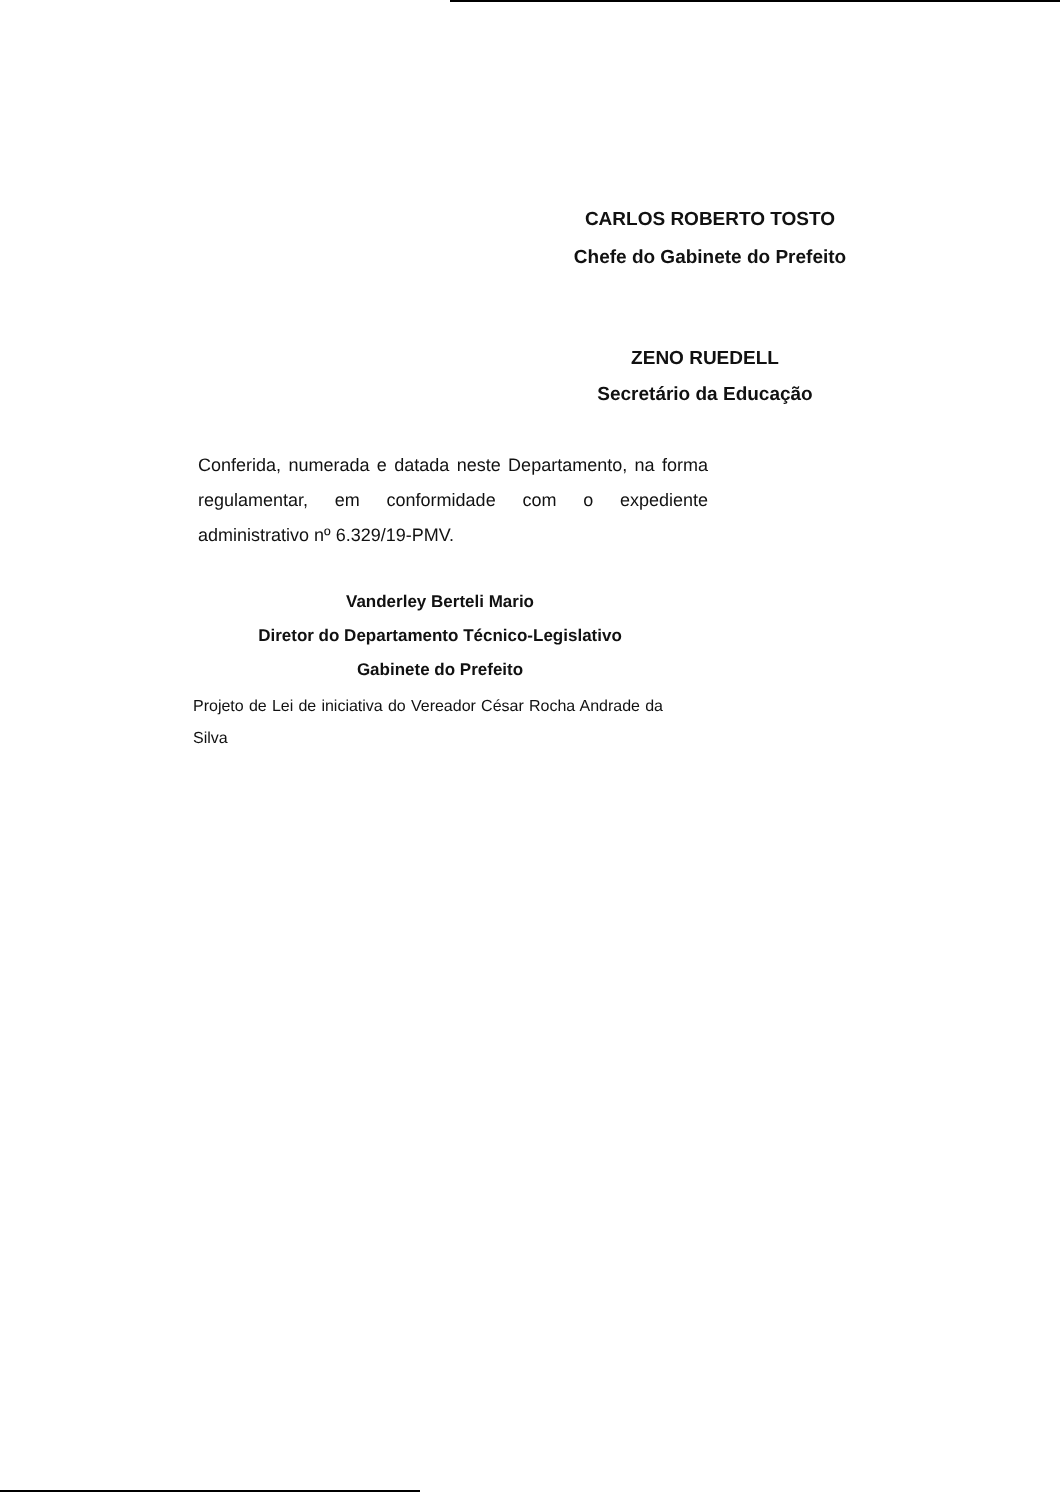CARLOS ROBERTO TOSTO
Chefe do Gabinete do Prefeito
ZENO RUEDELL
Secretário da Educação
Conferida, numerada e datada neste Departamento, na forma regulamentar, em conformidade com o expediente administrativo nº 6.329/19-PMV.
Vanderley Berteli Mario
Diretor do Departamento Técnico-Legislativo
Gabinete do Prefeito
Projeto de Lei de iniciativa do Vereador César Rocha Andrade da Silva